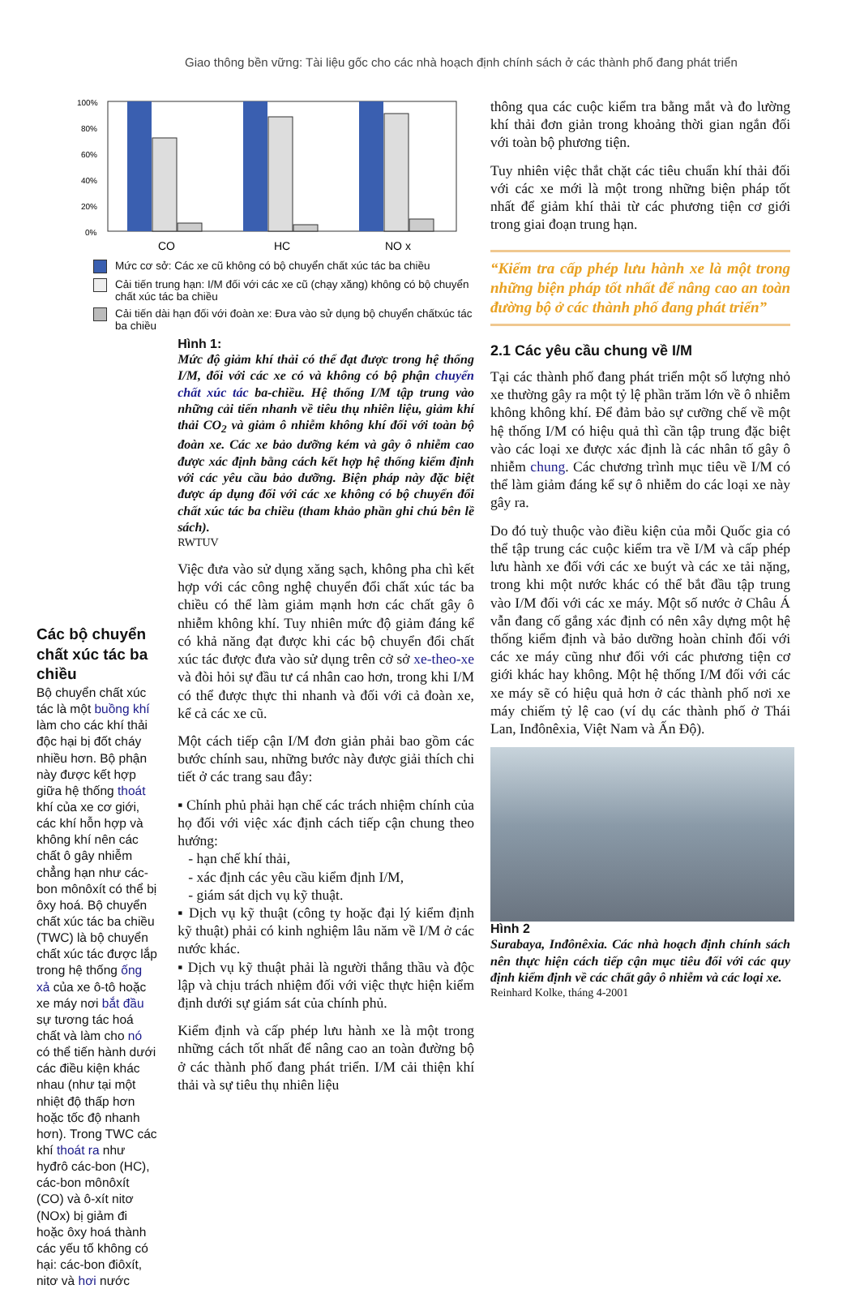Giao thông bền vững: Tài liệu gốc cho các nhà hoạch định chính sách ở các thành phố đang phát triển
100%
80%
60%
40%
20%
0%
CO
HC
NO x
Mức cơ sở: Các xe cũ không có bộ chuyển chất xúc tác ba chiều
Cải tiến trung hạn: I/M đối với các xe cũ (chạy xăng) không có bộ chuyển chất xúc tác ba chiều
Cải tiến dài hạn đối với đoàn xe: Đưa vào sử dụng bộ chuyển chấtxúc tác ba chiều
Các bộ chuyển chất xúc tác ba chiều
Bộ chuyển chất xúc tác là một buồng khí làm cho các khí thải độc hại bị đốt cháy nhiều hơn. Bộ phận này được kết hợp giữa hệ thống thoát khí của xe cơ giới, các khí hỗn hợp và không khí nên các chất ô gây nhiễm chẳng hạn như các-bon mônôxít có thể bị ôxy hoá. Bộ chuyển chất xúc tác ba chiều (TWC) là bộ chuyển chất xúc tác được lắp trong hệ thống ống xả của xe ô-tô hoặc xe máy nơi bắt đầu sự tương tác hoá chất và làm cho nó có thể tiến hành dưới các điều kiện khác nhau (như tại một nhiệt độ thấp hơn hoặc tốc độ nhanh hơn). Trong TWC các khí thoát ra như hyđrô các-bon (HC), các-bon mônôxít (CO) và ô-xít nitơ (NOx) bị giảm đi hoặc ôxy hoá thành các yếu tố không có hại: các-bon điôxít, nitơ và hơi nước
Hình 1:
Mức độ giảm khí thải có thể đạt được trong hệ thống I/M, đối với các xe có và không có bộ phận chuyển chất xúc tác ba-chiều. Hệ thống I/M tập trung vào những cải tiến nhanh về tiêu thụ nhiên liệu, giảm khí thải CO<sub>2</sub> và giảm ô nhiễm không khí đối với toàn bộ đoàn xe. Các xe bảo dưỡng kém và gây ô nhiễm cao được xác định bằng cách kết hợp hệ thống kiểm định với các yêu cầu bảo dưỡng. Biện pháp này đặc biệt được áp dụng đối với các xe không có bộ chuyển đổi chất xúc tác ba chiều (tham khảo phần ghi chú bên lề sách).
RWTUV
Việc đưa vào sử dụng xăng sạch, không pha chì kết hợp với các công nghệ chuyển đổi chất xúc tác ba chiều có thể làm giảm mạnh hơn các chất gây ô nhiễm không khí. Tuy nhiên mức độ giảm đáng kể có khả năng đạt được khi các bộ chuyển đổi chất xúc tác được đưa vào sử dụng trên cở sở xe-theo-xe và đòi hỏi sự đầu tư cá nhân cao hơn, trong khi I/M có thể được thực thi nhanh và đối với cả đoàn xe, kể cả các xe cũ.
Một cách tiếp cận I/M đơn giản phải bao gồm các bước chính sau, những bước này được giải thích chi tiết ở các trang sau đây:
▪ Chính phủ phải hạn chế các trách nhiệm chính của họ đối với việc xác định cách tiếp cận chung theo hướng:
- hạn chế khí thải,
- xác định các yêu cầu kiểm định I/M,
- giám sát dịch vụ kỹ thuật.
▪ Dịch vụ kỹ thuật (công ty hoặc đại lý kiểm định kỹ thuật) phải có kinh nghiệm lâu năm về I/M ở các nước khác.
▪ Dịch vụ kỹ thuật phải là người thắng thầu và độc lập và chịu trách nhiệm đối với việc thực hiện kiểm định dưới sự giám sát của chính phủ.
Kiểm định và cấp phép lưu hành xe là một trong những cách tốt nhất để nâng cao an toàn đường bộ ở các thành phố đang phát triển. I/M cải thiện khí thải và sự tiêu thụ nhiên liệu
thông qua các cuộc kiểm tra bằng mắt và đo lường khí thải đơn giản trong khoảng thời gian ngắn đối với toàn bộ phương tiện.
Tuy nhiên việc thắt chặt các tiêu chuẩn khí thải đối với các xe mới là một trong những biện pháp tốt nhất để giảm khí thải từ các phương tiện cơ giới trong giai đoạn trung hạn.
“Kiểm tra cấp phép lưu hành xe là một trong những biện pháp tốt nhất để nâng cao an toàn đường bộ ở các thành phố đang phát triển”
2.1 Các yêu cầu chung về I/M
Tại các thành phố đang phát triển một số lượng nhỏ xe thường gây ra một tỷ lệ phần trăm lớn về ô nhiễm không không khí. Để đảm bảo sự cưỡng chế về một hệ thống I/M có hiệu quả thì cần tập trung đặc biệt vào các loại xe được xác định là các nhân tố gây ô nhiễm chung. Các chương trình mục tiêu về I/M có thể làm giảm đáng kể sự ô nhiễm do các loại xe này gây ra.
Do đó tuỳ thuộc vào điều kiện của mỗi Quốc gia có thể tập trung các cuộc kiểm tra về I/M và cấp phép lưu hành xe đối với các xe buýt và các xe tải nặng, trong khi một nước khác có thể bắt đầu tập trung vào I/M đối với các xe máy. Một số nước ở Châu Á vẫn đang cố gắng xác định có nên xây dựng một hệ thống kiểm định và bảo dưỡng hoàn chỉnh đối với các xe máy cũng như đối với các phương tiện cơ giới khác hay không. Một hệ thống I/M đối với các xe máy sẽ có hiệu quả hơn ở các thành phố nơi xe máy chiếm tỷ lệ cao (ví dụ các thành phố ở Thái Lan, Inđônêxia, Việt Nam và Ấn Độ).
Hình 2
Surabaya, Inđônêxia. Các nhà hoạch định chính sách nên thực hiện cách tiếp cận mục tiêu đối với các quy định kiểm định về các chất gây ô nhiễm và các loại xe.
Reinhard Kolke, tháng 4-2001